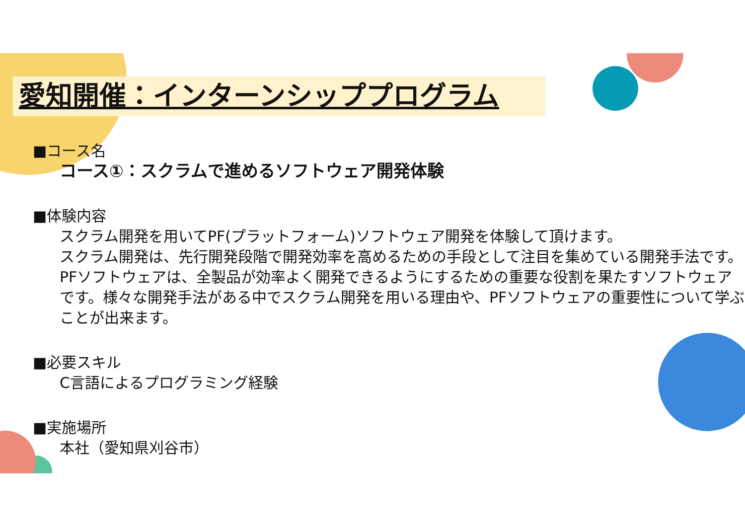愛知開催：インターンシッププログラム
■コース名
コース①：スクラムで進めるソフトウェア開発体験
■体験内容
スクラム開発を用いてPF(プラットフォーム)ソフトウェア開発を体験して頂けます。
スクラム開発は、先行開発段階で開発効率を高めるための手段として注目を集めている開発手法です。PFソフトウェアは、全製品が効率よく開発できるようにするための重要な役割を果たすソフトウェアです。様々な開発手法がある中でスクラム開発を用いる理由や、PFソフトウェアの重要性について学ぶことが出来ます。
■必要スキル
C言語によるプログラミング経験
■実施場所
本社（愛知県刈谷市）